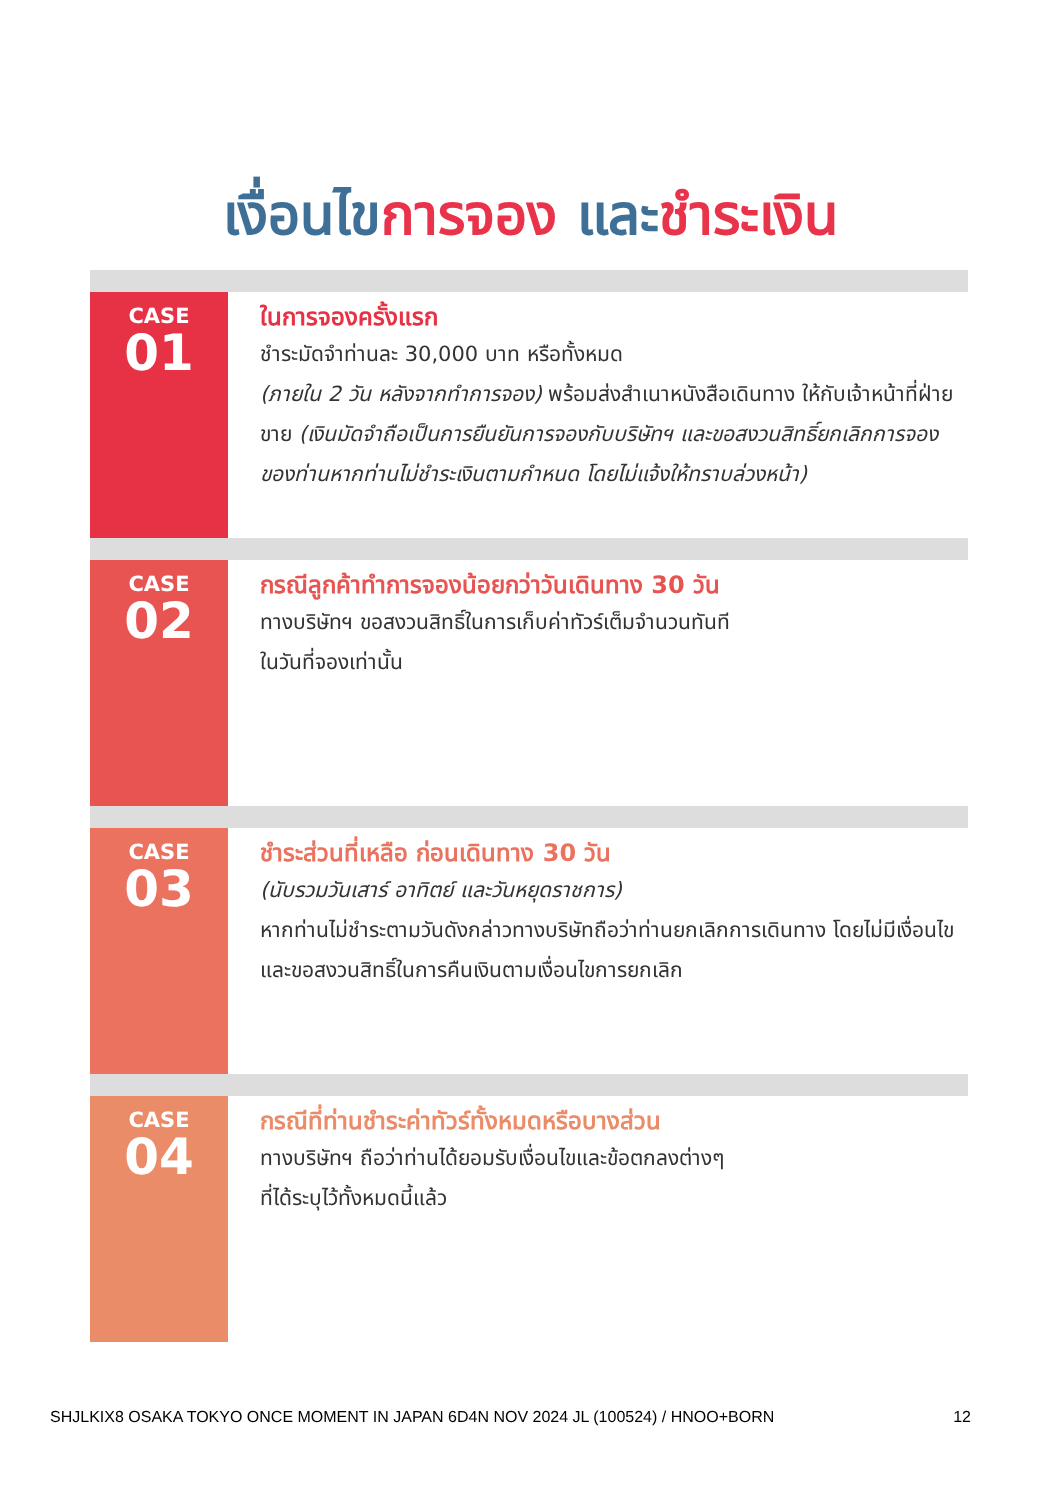เงื่อนไขการจอง และชำระเงิน
CASE
01
ในการจองครั้งแรก
ชำระมัดจำท่านละ 30,000 บาท หรือทั้งหมด
(ภายใน 2 วัน หลังจากทำการจอง) พร้อมส่งสำเนาหนังสือเดินทาง ให้กับเจ้าหน้าที่ฝ่ายขาย (เงินมัดจำถือเป็นการยืนยันการจองกับบริษัทฯ และขอสงวนสิทธิ์ยกเลิกการจองของท่านหากท่านไม่ชำระเงินตามกำหนด โดยไม่แจ้งให้ทราบล่วงหน้า)
CASE
02
กรณีลูกค้าทำการจองน้อยกว่าวันเดินทาง 30 วัน
ทางบริษัทฯ ขอสงวนสิทธิ์ในการเก็บค่าทัวร์เต็มจำนวนทันที
ในวันที่จองเท่านั้น
CASE
03
ชำระส่วนที่เหลือ ก่อนเดินทาง 30 วัน
(นับรวมวันเสาร์ อาทิตย์ และวันหยุดราชการ)
หากท่านไม่ชำระตามวันดังกล่าวทางบริษัทถือว่าท่านยกเลิกการเดินทาง โดยไม่มีเงื่อนไข และขอสงวนสิทธิ์ในการคืนเงินตามเงื่อนไขการยกเลิก
CASE
04
กรณีที่ท่านชำระค่าทัวร์ทั้งหมดหรือบางส่วน
ทางบริษัทฯ ถือว่าท่านได้ยอมรับเงื่อนไขและข้อตกลงต่างๆ
ที่ได้ระบุไว้ทั้งหมดนี้แล้ว
SHJLKIX8 OSAKA TOKYO ONCE MOMENT IN JAPAN 6D4N NOV 2024 JL (100524) / HNOO+BORN 12